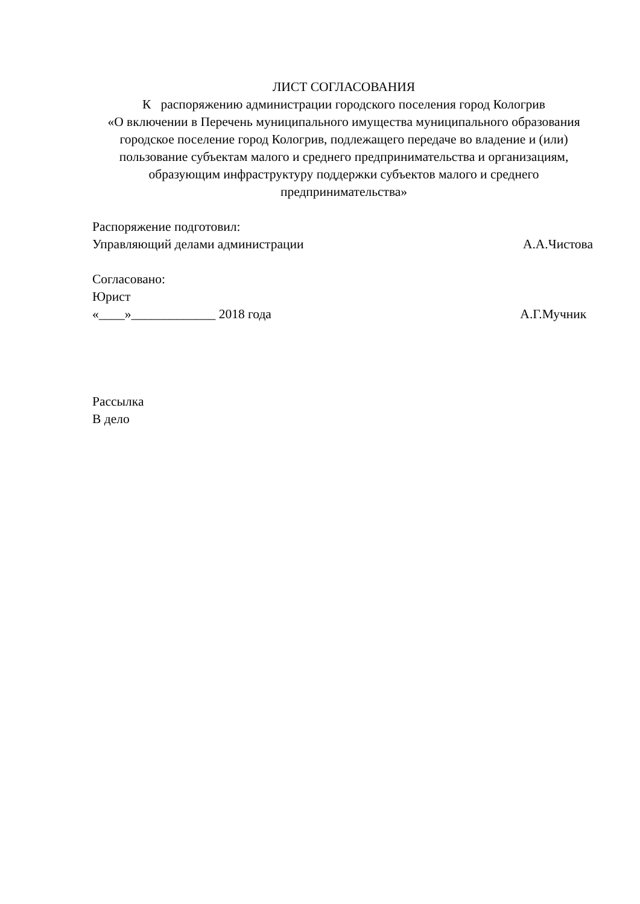ЛИСТ СОГЛАСОВАНИЯ
К распоряжению администрации городского поселения город Кологрив
«О включении в Перечень муниципального имущества муниципального образования городское поселение город Кологрив, подлежащего передаче во владение и (или) пользование субъектам малого и среднего предпринимательства и организациям, образующим инфраструктуру поддержки субъектов малого и среднего предпринимательства»
Распоряжение подготовил:
Управляющий делами администрации А.А.Чистова
Согласовано:
Юрист
«____»_____________ 2018 года А.Г.Мучник
Рассылка
В дело